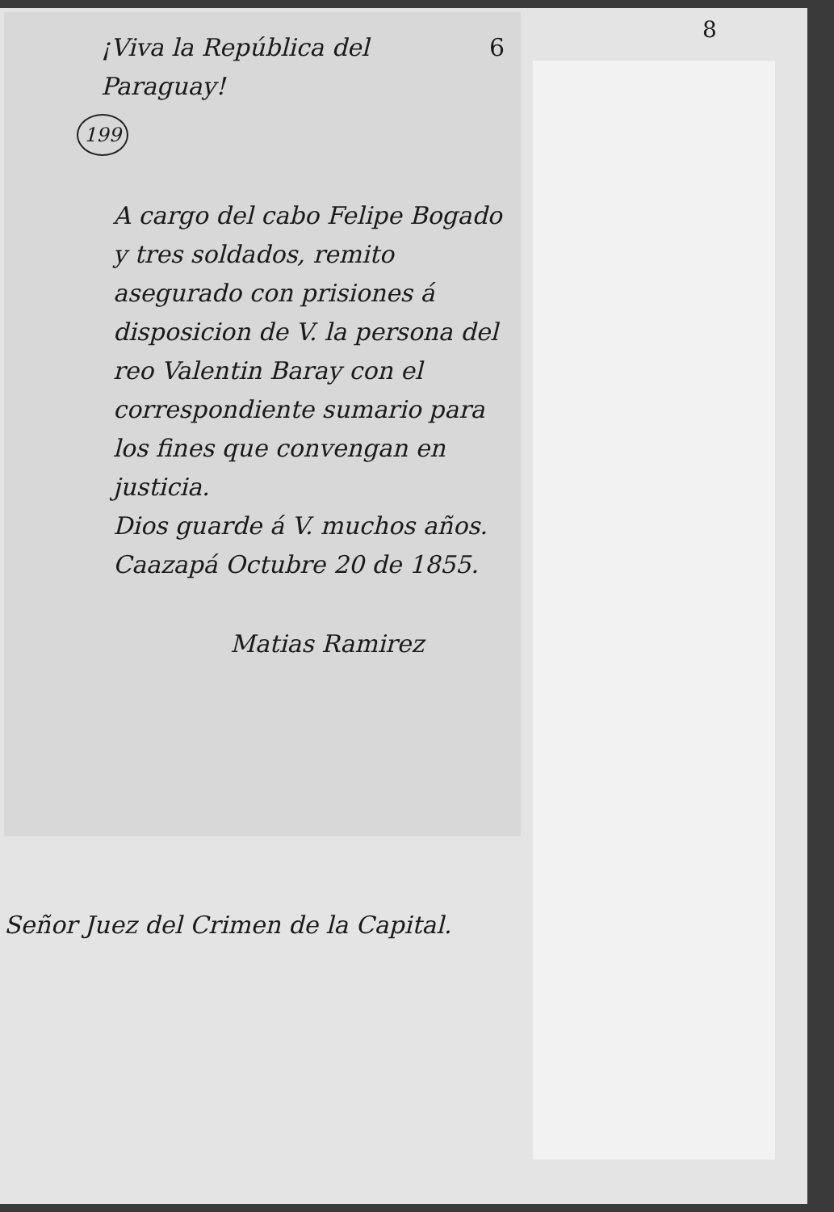8
¡Viva la República del Paraguay! 6
199
A cargo del cabo Felipe Bogado y tres soldados, remito asegurado con prisiones á disposicion de V. la persona del reo Valentin Baray con el correspondiente sumario para los fines que convengan en justicia.
Dios guarde á V. muchos años. Caazapá Octubre 20 de 1855.
Matias Ramirez
Señor Juez del Crimen de la Capital.